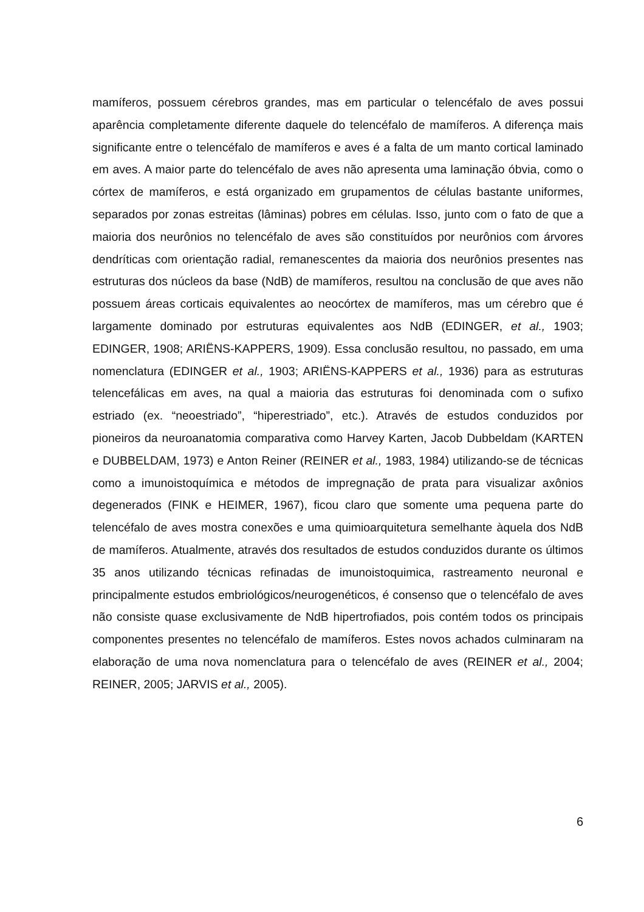mamíferos, possuem cérebros grandes, mas em particular o telencéfalo de aves possui aparência completamente diferente daquele do telencéfalo de mamíferos. A diferença mais significante entre o telencéfalo de mamíferos e aves é a falta de um manto cortical laminado em aves. A maior parte do telencéfalo de aves não apresenta uma laminação óbvia, como o córtex de mamíferos, e está organizado em grupamentos de células bastante uniformes, separados por zonas estreitas (lâminas) pobres em células. Isso, junto com o fato de que a maioria dos neurônios no telencéfalo de aves são constituídos por neurônios com árvores dendríticas com orientação radial, remanescentes da maioria dos neurônios presentes nas estruturas dos núcleos da base (NdB) de mamíferos, resultou na conclusão de que aves não possuem áreas corticais equivalentes ao neocórtex de mamíferos, mas um cérebro que é largamente dominado por estruturas equivalentes aos NdB (EDINGER, et al., 1903; EDINGER, 1908; ARIËNS-KAPPERS, 1909). Essa conclusão resultou, no passado, em uma nomenclatura (EDINGER et al., 1903; ARIËNS-KAPPERS et al., 1936) para as estruturas telencefálicas em aves, na qual a maioria das estruturas foi denominada com o sufixo estriado (ex. “neoestriado”, “hiperestriado”, etc.). Através de estudos conduzidos por pioneiros da neuroanatomia comparativa como Harvey Karten, Jacob Dubbeldam (KARTEN e DUBBELDAM, 1973) e Anton Reiner (REINER et al., 1983, 1984) utilizando-se de técnicas como a imunoistoquímica e métodos de impregnação de prata para visualizar axônios degenerados (FINK e HEIMER, 1967), ficou claro que somente uma pequena parte do telencéfalo de aves mostra conexões e uma quimioarquitetura semelhante àquela dos NdB de mamíferos. Atualmente, através dos resultados de estudos conduzidos durante os últimos 35 anos utilizando técnicas refinadas de imunoistoquimica, rastreamento neuronal e principalmente estudos embriológicos/neurogenéticos, é consenso que o telencéfalo de aves não consiste quase exclusivamente de NdB hipertrofiados, pois contém todos os principais componentes presentes no telencéfalo de mamíferos. Estes novos achados culminaram na elaboração de uma nova nomenclatura para o telencéfalo de aves (REINER et al., 2004; REINER, 2005; JARVIS et al., 2005).
6